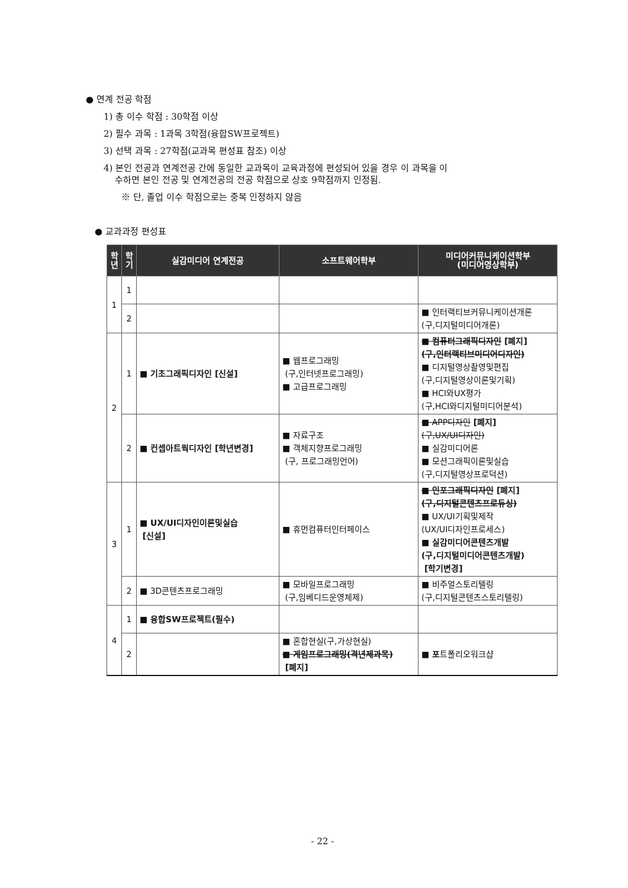● 연계 전공 학점
1) 총 이수 학점 : 30학점 이상
2) 필수 과목 : 1과목 3학점(융합SW프로젝트)
3) 선택 과목 : 27학점(교과목 편성표 참조) 이상
4) 본인 전공과 연계전공 간에 동일한 교과목이 교육과정에 편성되어 있을 경우 이 과목을 이
수하면 본인 전공 및 연계전공의 전공 학점으로 상호 9학점까지 인정됨.
※ 단, 졸업 이수 학점으로는 중복 인정하지 않음
● 교과과정 편성표
| 학 년 | 학 기 | 실감미디어 연계전공 | 소프트웨어학부 | 미디어커뮤니케이션학부 (미디어영상학부) |
| --- | --- | --- | --- | --- |
| 1 | 1 | | | |
| | 2 | | | ■ 인터랙티브커뮤니케이션개론 (구,디지털미디어개론) |
| 2 | 1 | ■ 기초그래픽디자인 [신설] | ■ 웹프로그래밍 (구,인터넷프로그래밍) ■ 고급프로그래밍 | ■ 컴퓨터그래픽디자인 [폐지] (구,인터랙티브미디어디자인) ■ 디지털영상촬영및편집 (구,디지털영상이론및기획) ■ HCI와UX평가 (구,HCI와디지털미디어분석) |
| | 2 | ■ 컨셉아트웍디자인 [학년변경] | ■ 자료구조 ■ 객체지향프로그래밍 (구, 프로그래밍언어) | ■ APP디자인 [폐지] (구,UX/UI디자인) ■ 실감미디어론 ■ 모션그래픽이론및실습 (구,디지털영상프로덕션) |
| 3 | 1 | ■ UX/UI디자인이론및실습 [신설] | ■ 휴먼컴퓨터인터페이스 | ■ 인포그래픽디자인 [폐지] (구,디지털콘텐츠프로듀싱) ■ UX/UI기획및제작 (UX/UI디자인프로세스) ■ 실감미디어콘텐츠개발 (구,디지털미디어콘텐츠개발) [학기변경] |
| | 2 | ■ 3D콘텐츠프로그래밍 | ■ 모바일프로그래밍 (구,임베디드운영체제) | ■ 비주얼스토리텔링 (구,디지털콘텐츠스토리텔링) |
| 4 | 1 | ■ 융합SW프로젝트(필수) | | |
| | 2 | | ■ 혼합현실(구,가상현실) ■ 게임프로그래밍(격년제과목) [폐지] | ■ 포 트폴리오워크샵 |
- 22 -